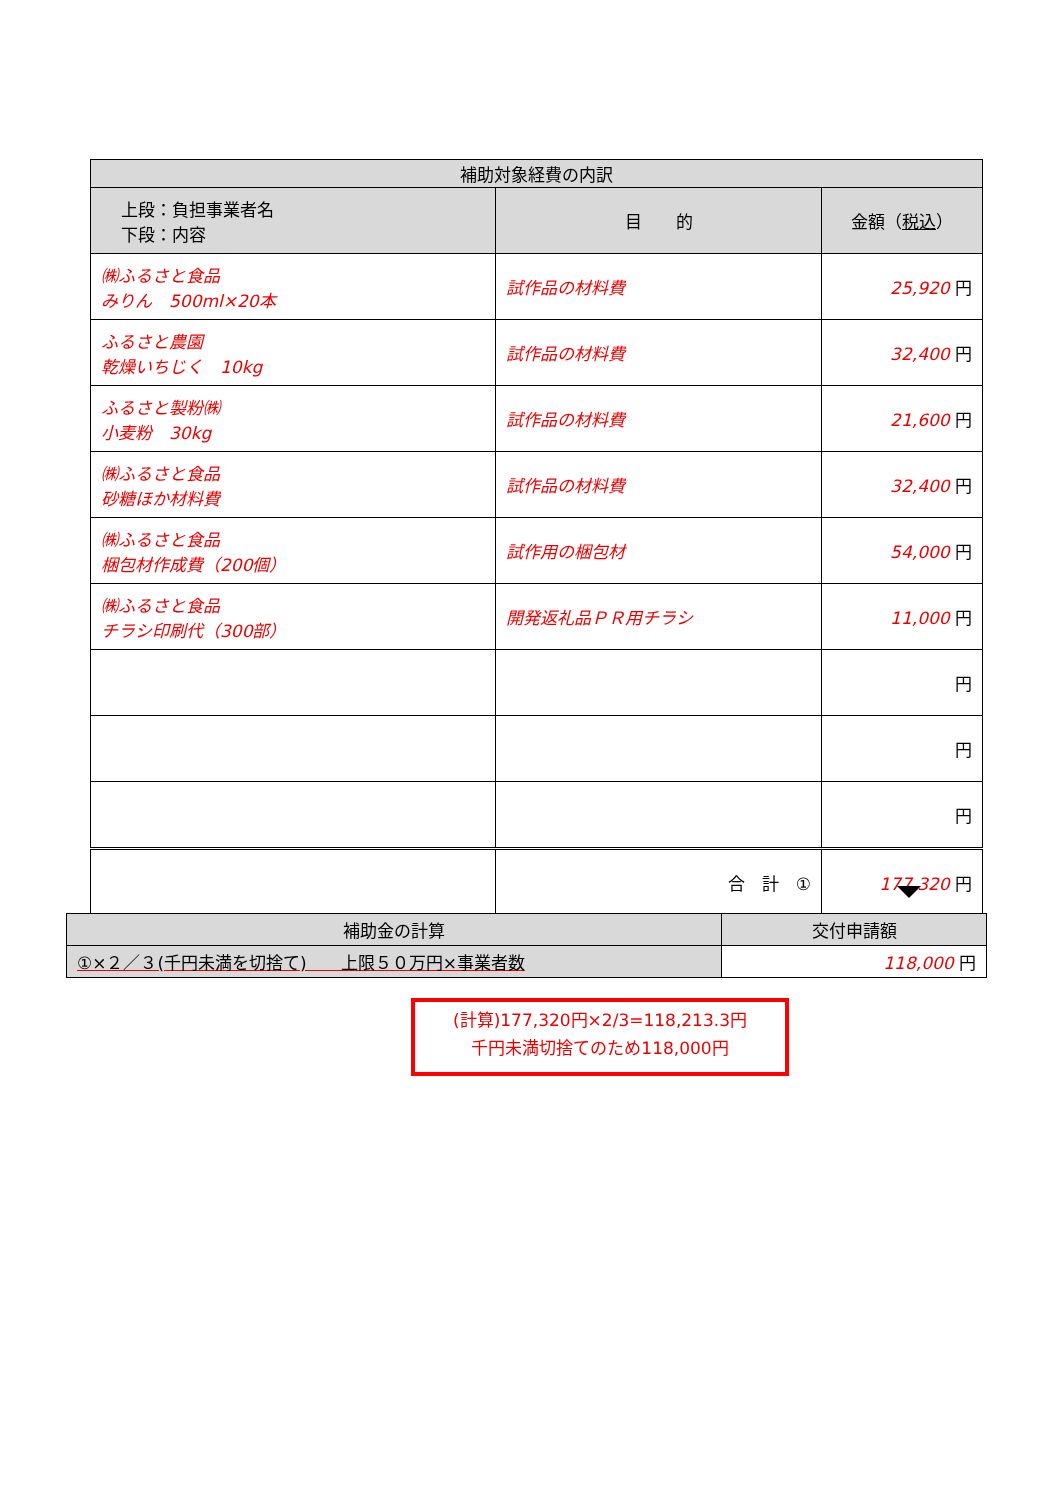| 補助対象経費の内訳 | | |
| --- | --- | --- |
| 上段：負担事業者名 下段：内容 | 目 的 | 金額（ 税込 ） |
| ㈱ふるさと食品 みりん 500ml×20本 | 試作品の材料費 | 25,920 円 |
| ふるさと農園 乾燥いちじく 10kg | 試作品の材料費 | 32,400 円 |
| ふるさと製粉㈱ 小麦粉 30kg | 試作品の材料費 | 21,600 円 |
| ㈱ふるさと食品 砂糖ほか材料費 | 試作品の材料費 | 32,400 円 |
| ㈱ふるさと食品 梱包材作成費（200個） | 試作用の梱包材 | 54,000 円 |
| ㈱ふるさと食品 チラシ印刷代（300部） | 開発返礼品ＰＲ用チラシ | 11,000 円 |
| | | 円 |
| | | 円 |
| | | 円 |
| | 合 計 ① | 177,320 円 |
| 補助金の計算 | 交付申請額 |
| ①×２／３(千円未満を切捨て) 上限５０万円×事業者数 | 118,000 円 |
(計算)177,320円×2/3=118,213.3円
千円未満切捨てのため118,000円